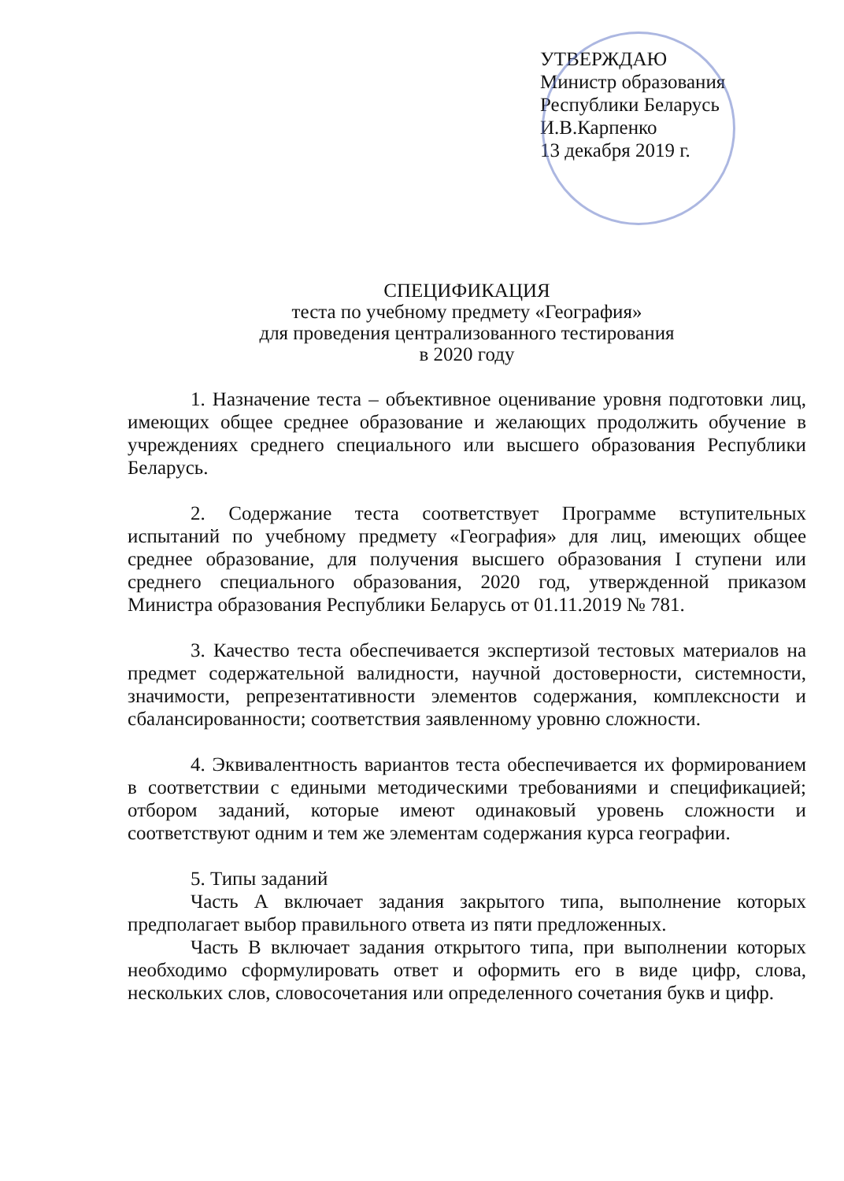УТВЕРЖДАЮ
Министр образования
Республики Беларусь
И.В.Карпенко
13 декабря 2019 г.
СПЕЦИФИКАЦИЯ
теста по учебному предмету «География»
для проведения централизованного тестирования
в 2020 году
1. Назначение теста – объективное оценивание уровня подготовки лиц, имеющих общее среднее образование и желающих продолжить обучение в учреждениях среднего специального или высшего образования Республики Беларусь.
2. Содержание теста соответствует Программе вступительных испытаний по учебному предмету «География» для лиц, имеющих общее среднее образование, для получения высшего образования I ступени или среднего специального образования, 2020 год, утвержденной приказом Министра образования Республики Беларусь от 01.11.2019 № 781.
3. Качество теста обеспечивается экспертизой тестовых материалов на предмет содержательной валидности, научной достоверности, системности, значимости, репрезентативности элементов содержания, комплексности и сбалансированности; соответствия заявленному уровню сложности.
4. Эквивалентность вариантов теста обеспечивается их формированием в соответствии с едиными методическими требованиями и спецификацией; отбором заданий, которые имеют одинаковый уровень сложности и соответствуют одним и тем же элементам содержания курса географии.
5. Типы заданий
Часть А включает задания закрытого типа, выполнение которых предполагает выбор правильного ответа из пяти предложенных.
Часть В включает задания открытого типа, при выполнении которых необходимо сформулировать ответ и оформить его в виде цифр, слова, нескольких слов, словосочетания или определенного сочетания букв и цифр.